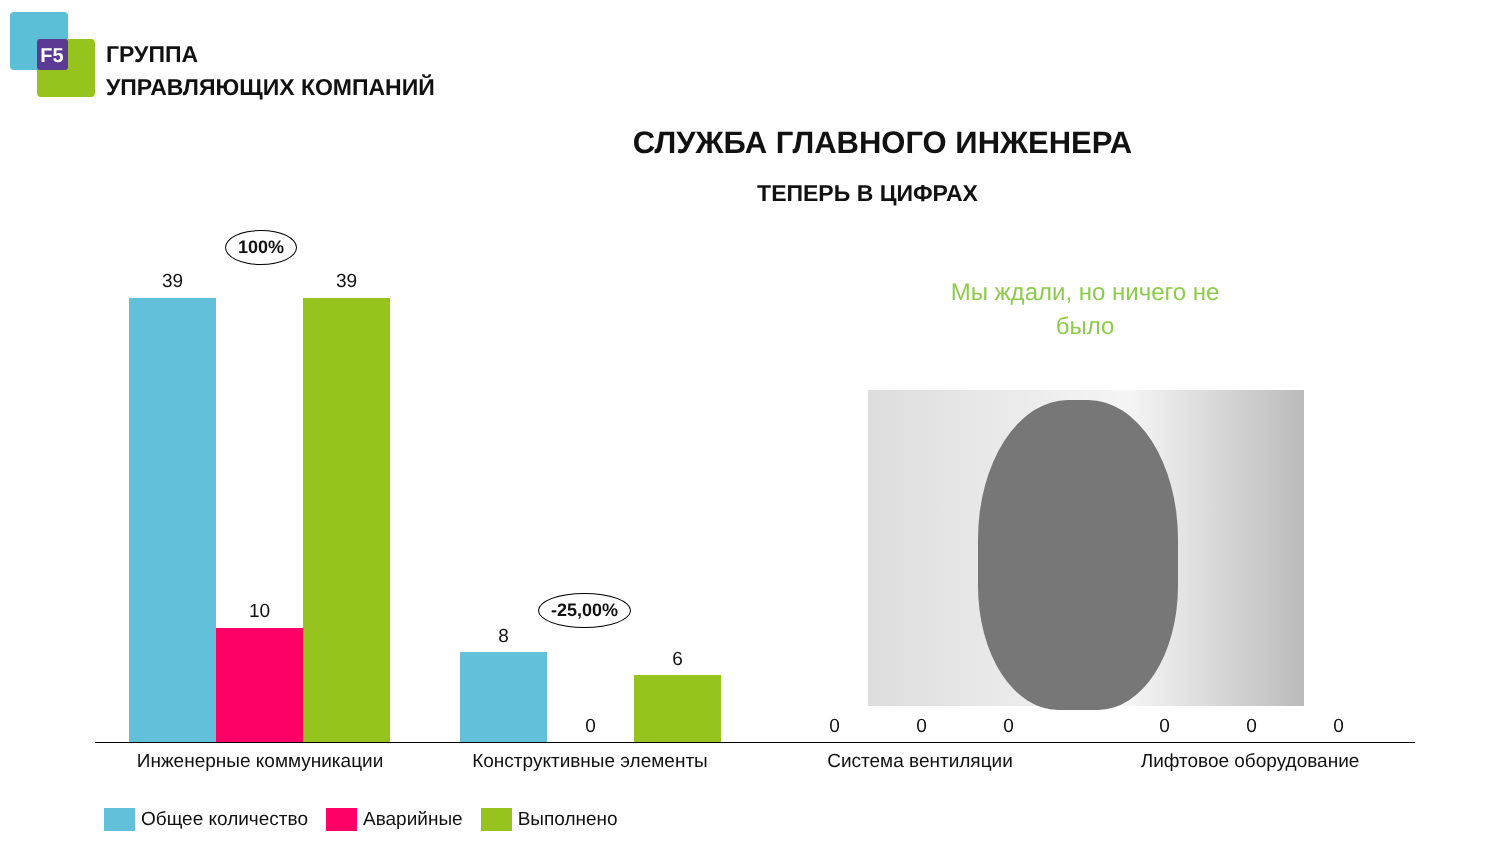F5
ГРУППА
УПРАВЛЯЮЩИХ КОМПАНИЙ
СЛУЖБА ГЛАВНОГО ИНЖЕНЕРА
ТЕПЕРЬ В ЦИФРАХ
100%
-25,00%
39
10
39
8
0
6
Мы ждали, но ничего не было
0 0 0 0 0 0
Инженерные коммуникации Конструктивные элементы Система вентиляции Лифтовое оборудование
Общее количество Аварийные Выполнено